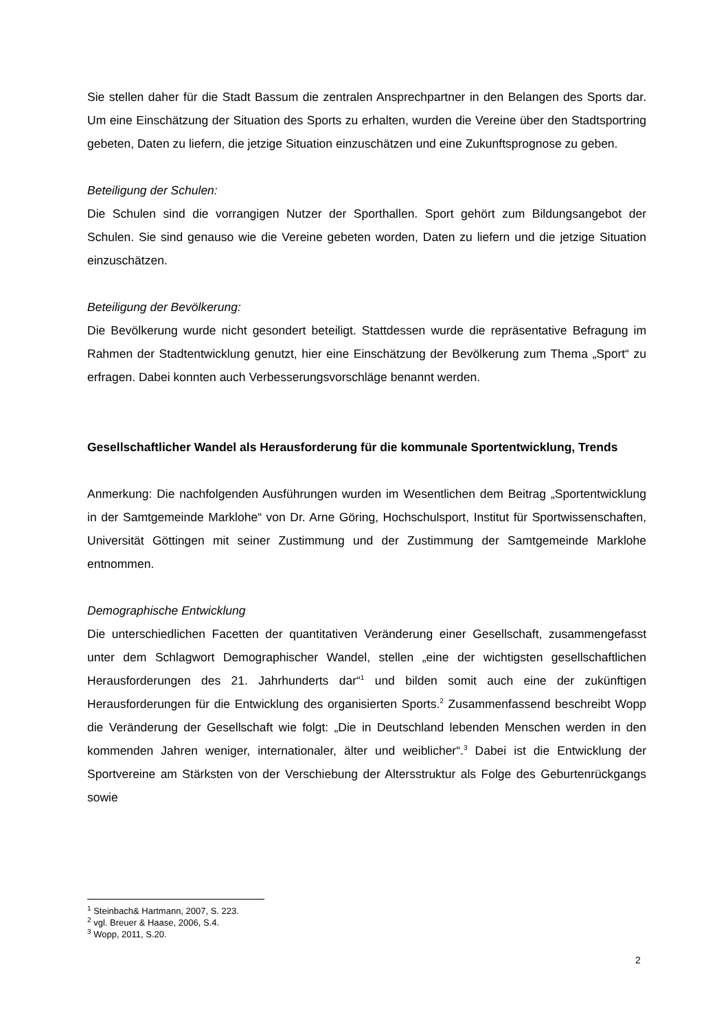Sie stellen daher für die Stadt Bassum die zentralen Ansprechpartner in den Belangen des Sports dar. Um eine Einschätzung der Situation des Sports zu erhalten, wurden die Vereine über den Stadtsportring gebeten, Daten zu liefern, die jetzige Situation einzuschätzen und eine Zukunftsprognose zu geben.
Beteiligung der Schulen:
Die Schulen sind die vorrangigen Nutzer der Sporthallen. Sport gehört zum Bildungsangebot der Schulen. Sie sind genauso wie die Vereine gebeten worden, Daten zu liefern und die jetzige Situation einzuschätzen.
Beteiligung der Bevölkerung:
Die Bevölkerung wurde nicht gesondert beteiligt. Stattdessen wurde die repräsentative Befragung im Rahmen der Stadtentwicklung genutzt, hier eine Einschätzung der Bevölkerung zum Thema „Sport“ zu erfragen. Dabei konnten auch Verbesserungsvorschläge benannt werden.
Gesellschaftlicher Wandel als Herausforderung für die kommunale Sportentwicklung, Trends
Anmerkung: Die nachfolgenden Ausführungen wurden im Wesentlichen dem Beitrag „Sportentwicklung in der Samtgemeinde Marklohe“ von Dr. Arne Göring, Hochschulsport, Institut für Sportwissenschaften, Universität Göttingen mit seiner Zustimmung und der Zustimmung der Samtgemeinde Marklohe entnommen.
Demographische Entwicklung
Die unterschiedlichen Facetten der quantitativen Veränderung einer Gesellschaft, zusammengefasst unter dem Schlagwort Demographischer Wandel, stellen „eine der wichtigsten gesellschaftlichen Herausforderungen des 21. Jahrhunderts dar“<sup>1</sup> und bilden somit auch eine der zukünftigen Herausforderungen für die Entwicklung des organisierten Sports.<sup>2</sup> Zusammenfassend beschreibt Wopp die Veränderung der Gesellschaft wie folgt: „Die in Deutschland lebenden Menschen werden in den kommenden Jahren weniger, internationaler, älter und weiblicher“.<sup>3</sup> Dabei ist die Entwicklung der Sportvereine am Stärksten von der Verschiebung der Altersstruktur als Folge des Geburtenrückgangs sowie
<sup>1</sup> Steinbach& Hartmann, 2007, S. 223.
<sup>2</sup> vgl. Breuer & Haase, 2006, S.4.
<sup>3</sup> Wopp, 2011, S.20.
2